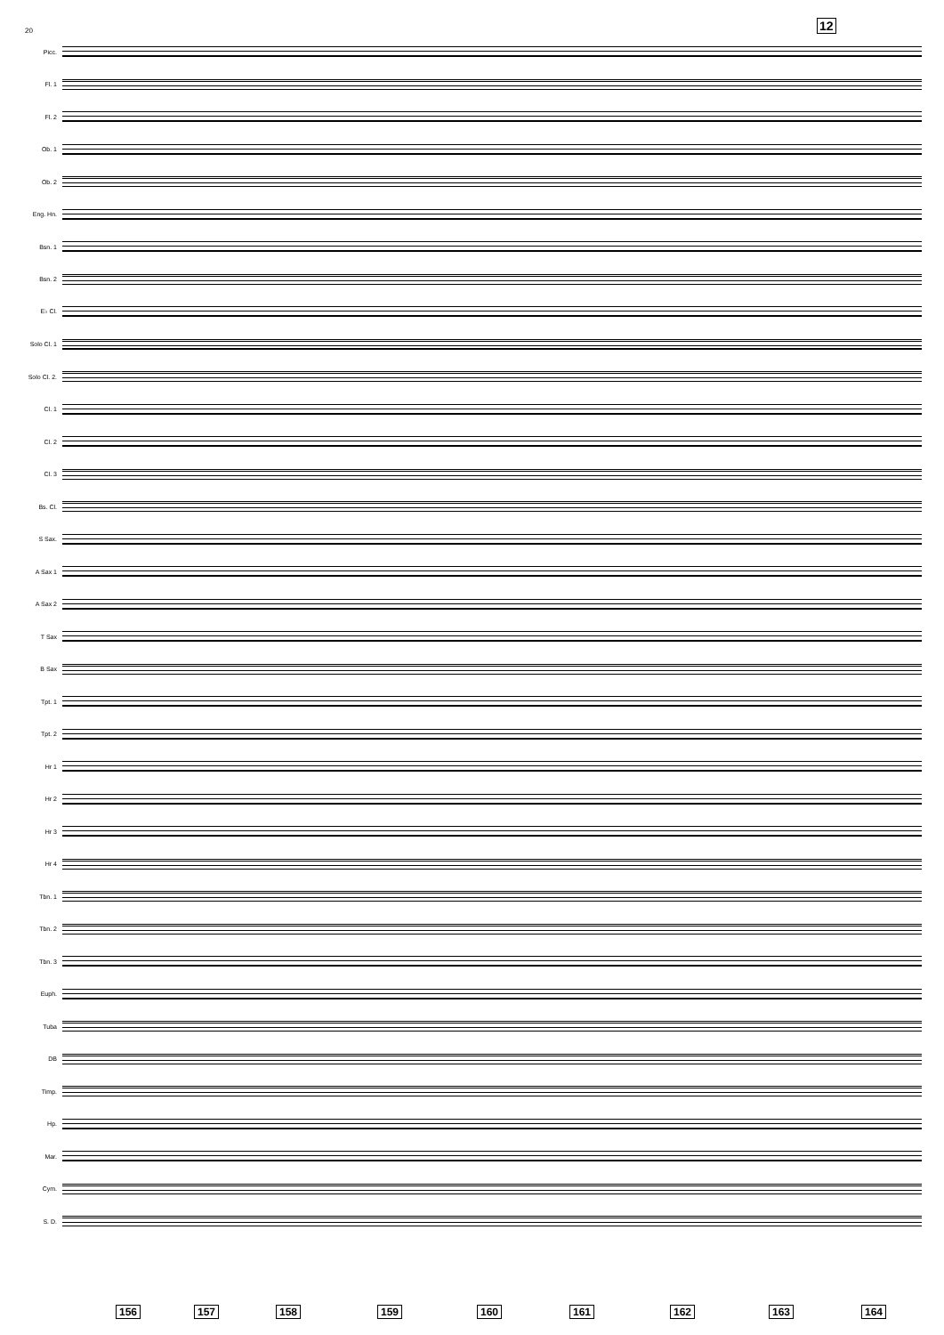20 12
Picc.
Fl. 1
Fl. 2
Ob. 1
Ob. 2
Eng. Hn.
Bsn. 1
Bsn. 2
E♭ Cl.
Solo Cl. 1
Solo Cl. 2.
Cl. 1
Cl. 2
Cl. 3
Bs. Cl.
S Sax.
A Sax 1
A Sax 2
T Sax
B Sax
Tpt. 1
Tpt. 2
Hr 1
Hr 2
Hr 3
Hr 4
Tbn. 1
Tbn. 2
Tbn. 3
Euph.
Tuba
DB
Timp.
Hp.
Mar.
Cym.
S. D.
156 157 158 159 160 161 162 163 164